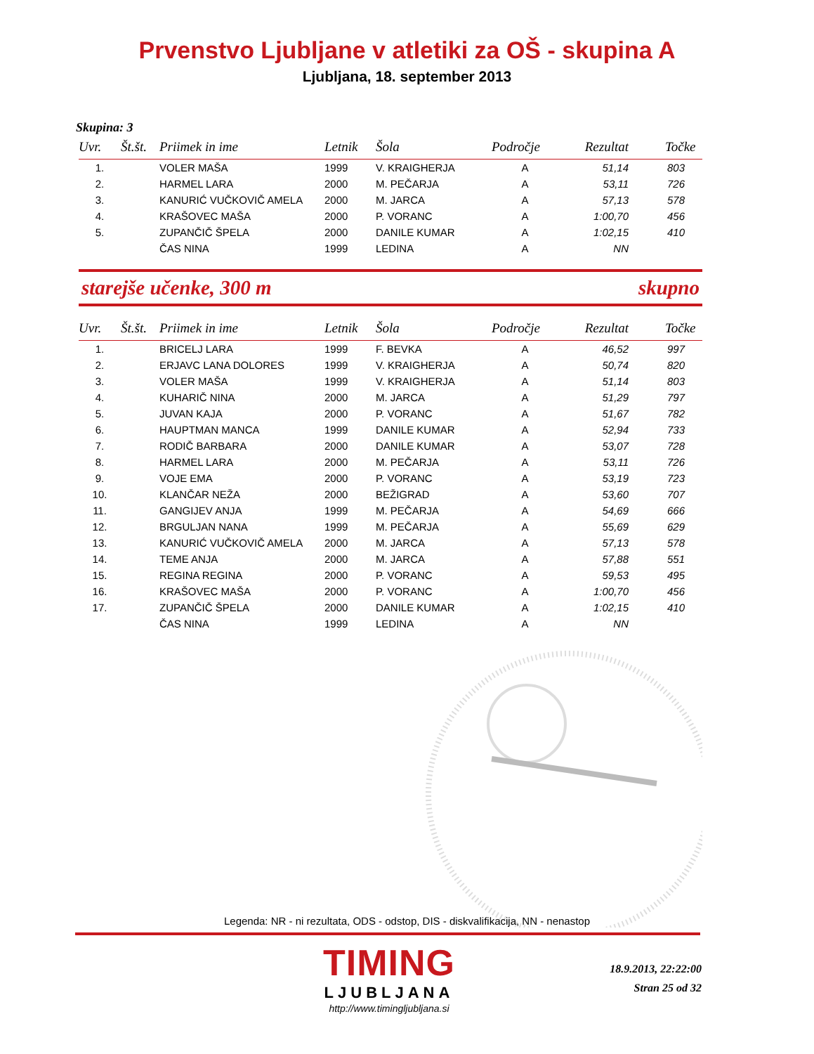Prvenstvo Ljubljane v atletiki za OŠ - skupina A
Ljubljana, 18. september 2013
Skupina: 3
| Uvr. | Št.št. | Priimek in ime | Letnik | Šola | Področje | Rezultat | Točke |
| --- | --- | --- | --- | --- | --- | --- | --- |
| 1. | | VOLER MAŠA | 1999 | V. KRAIGHERJA | A | 51,14 | 803 |
| 2. | | HARMEL LARA | 2000 | M. PEČARJA | A | 53,11 | 726 |
| 3. | | KANURIĆ VUČKOVIČ AMELA | 2000 | M. JARCA | A | 57,13 | 578 |
| 4. | | KRAŠOVEC MAŠA | 2000 | P. VORANC | A | 1:00,70 | 456 |
| 5. | | ZUPANČIČ ŠPELA | 2000 | DANILE KUMAR | A | 1:02,15 | 410 |
| | | ČAS NINA | 1999 | LEDINA | A | NN | |
starejše učenke, 300 m skupno
| Uvr. | Št.št. | Priimek in ime | Letnik | Šola | Področje | Rezultat | Točke |
| --- | --- | --- | --- | --- | --- | --- | --- |
| 1. | | BRICELJ LARA | 1999 | F. BEVKA | A | 46,52 | 997 |
| 2. | | ERJAVC LANA DOLORES | 1999 | V. KRAIGHERJA | A | 50,74 | 820 |
| 3. | | VOLER MAŠA | 1999 | V. KRAIGHERJA | A | 51,14 | 803 |
| 4. | | KUHARIČ NINA | 2000 | M. JARCA | A | 51,29 | 797 |
| 5. | | JUVAN KAJA | 2000 | P. VORANC | A | 51,67 | 782 |
| 6. | | HAUPTMAN MANCA | 1999 | DANILE KUMAR | A | 52,94 | 733 |
| 7. | | RODIČ BARBARA | 2000 | DANILE KUMAR | A | 53,07 | 728 |
| 8. | | HARMEL LARA | 2000 | M. PEČARJA | A | 53,11 | 726 |
| 9. | | VOJE EMA | 2000 | P. VORANC | A | 53,19 | 723 |
| 10. | | KLANČAR NEŽA | 2000 | BEŽIGRAD | A | 53,60 | 707 |
| 11. | | GANGIJEV ANJA | 1999 | M. PEČARJA | A | 54,69 | 666 |
| 12. | | BRGULJAN NANA | 1999 | M. PEČARJA | A | 55,69 | 629 |
| 13. | | KANURIĆ VUČKOVIČ AMELA | 2000 | M. JARCA | A | 57,13 | 578 |
| 14. | | TEME ANJA | 2000 | M. JARCA | A | 57,88 | 551 |
| 15. | | REGINA REGINA | 2000 | P. VORANC | A | 59,53 | 495 |
| 16. | | KRAŠOVEC MAŠA | 2000 | P. VORANC | A | 1:00,70 | 456 |
| 17. | | ZUPANČIČ ŠPELA | 2000 | DANILE KUMAR | A | 1:02,15 | 410 |
| | | ČAS NINA | 1999 | LEDINA | A | NN | |
Legenda: NR - ni rezultata, ODS - odstop, DIS - diskvalifikacija, NN - nenastop
TIMING
LJUBLJANA
http://www.timingljubljana.si
18.9.2013, 22:22:00
Stran 25 od 32